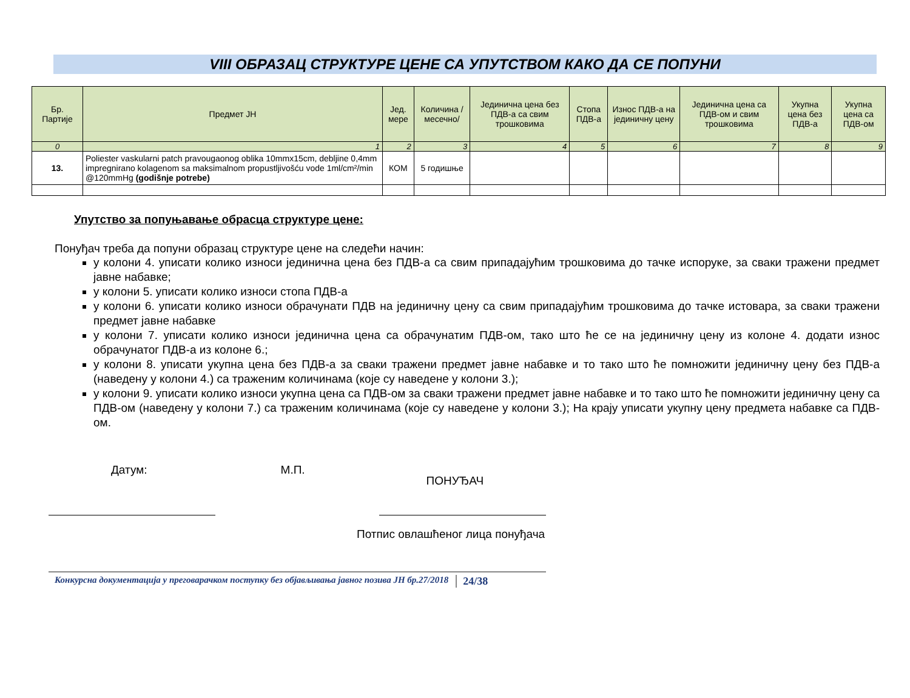VIII ОБРАЗАЦ СТРУКТУРЕ ЦЕНЕ СА УПУТСТВОМ КАКО ДА СЕ ПОПУНИ
| Бр. Партије | Предмет ЈН | Јед. мере | Количина /месечно/ | Јединична цена без ПДВ-а са свим трошковима | Стопа ПДВ-а | Износ ПДВ-а на јединичну цену | Јединична цена са ПДВ-ом и свим трошковима | Укупна цена без ПДВ-а | Укупна цена са ПДВ-ом |
| --- | --- | --- | --- | --- | --- | --- | --- | --- | --- |
| 0 | 1 | 2 | 3 | 4 | 5 | 6 | 7 | 8 | 9 |
| 13. | Poliester vaskularni patch pravougaonog oblika 10mmx15cm, debljine 0,4mm impregnirano kolagenom sa maksimalnom propustljivošću vode 1ml/cm²/min @120mmHg (godišnje potrebe) | КОМ | 5 годишње | | | | | | |
Упутство за попуњавање обрасца структуре цене:
Понуђач треба да попуни образац структуре цене на следећи начин:
у колони 4. уписати колико износи јединична цена без ПДВ-а са свим припадајућим трошковима до тачке испоруке, за сваки тражени предмет јавне набавке;
у колони 5. уписати колико износи стопа ПДВ-а
у колони 6. уписати колико износи обрачунати ПДВ на јединичну цену са свим припадајућим трошковима до тачке истовара, за сваки тражени предмет јавне набавке
у колони 7. уписати колико износи јединична цена са обрачунатим ПДВ-ом, тако што ће се на јединичну цену из колоне 4. додати износ обрачунатог ПДВ-а из колоне 6.;
у колони 8. уписати укупна цена без ПДВ-а за сваки тражени предмет јавне набавке и то тако што ће помножити јединичну цену без ПДВ-а (наведену у колони 4.) са траженим количинама (које су наведене у колони 3.);
у колони 9. уписати колико износи укупна цена са ПДВ-ом за сваки тражени предмет јавне набавке и то тако што ће помножити јединичну цену са ПДВ-ом (наведену у колони 7.) са траженим количинама (које су наведене у колони 3.); На крају уписати укупну цену предмета набавке са ПДВ-ом.
Датум: М.П. ПОНУЂАЧ
Потпис овлашћеног лица понуђача
Конкурсна документација у преговарачком поступку без објављивања јавног позива ЈН бр.27/2018 24/38